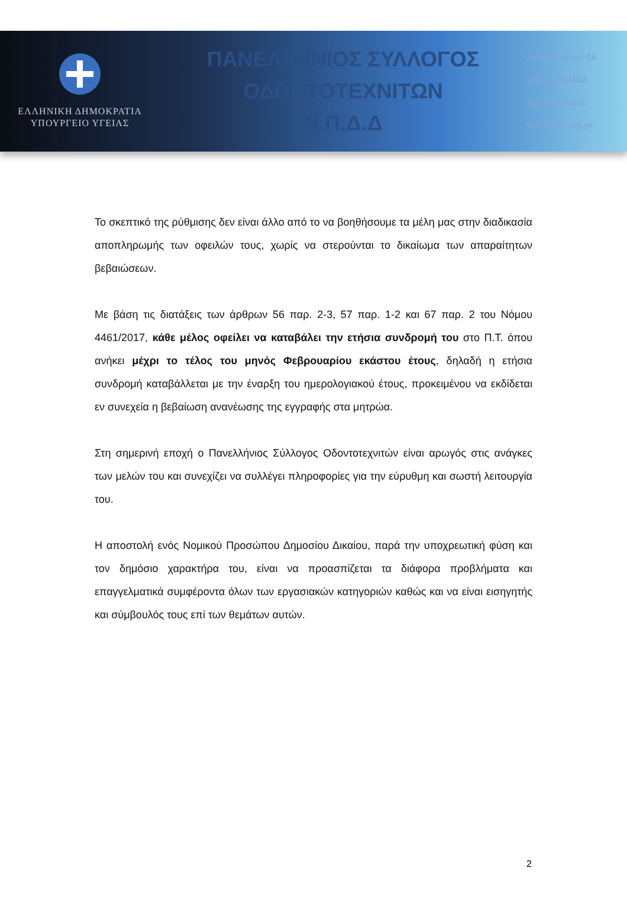ΕΛΛΗΝΙΚΗ ΔΗΜΟΚΡΑΤΙΑ
ΥΠΟΥΡΓΕΙΟ ΥΓΕΙΑΣ
ΠΑΝΕΛΛΗΝΙΟΣ ΣΥΛΛΟΓΟΣ
ΟΔΟΝΤΟΤΕΧΝΙΤΩΝ
Ν.Π.Δ.Δ
Αριστοτέλους 14
10432, ΑΘΗΝΑ
Τ|210 5229501
www.pso.org.gr
Το σκεπτικό της ρύθμισης δεν είναι άλλο από το να βοηθήσουμε τα μέλη μας στην διαδικασία αποπληρωμής των οφειλών τους, χωρίς να στερούνται το δικαίωμα των απαραίτητων βεβαιώσεων.
Με βάση τις διατάξεις των άρθρων 56 παρ. 2-3, 57 παρ. 1-2 και 67 παρ. 2 του Νόμου 4461/2017, κάθε μέλος οφείλει να καταβάλει την ετήσια συνδρομή του στο Π.Τ. όπου ανήκει μέχρι το τέλος του μηνός Φεβρουαρίου εκάστου έτους, δηλαδή η ετήσια συνδρομή καταβάλλεται με την έναρξη του ημερολογιακού έτους, προκειμένου να εκδίδεται εν συνεχεία η βεβαίωση ανανέωσης της εγγραφής στα μητρώα.
Στη σημερινή εποχή ο Πανελλήνιος Σύλλογος Οδοντοτεχνιτών είναι αρωγός στις ανάγκες των μελών του και συνεχίζει να συλλέγει πληροφορίες για την εύρυθμη και σωστή λειτουργία του.
Η αποστολή ενός Νομικού Προσώπου Δημοσίου Δικαίου, παρά την υποχρεωτική φύση και τον δημόσιο χαρακτήρα του, είναι να προασπίζεται τα διάφορα προβλήματα και επαγγελματικά συμφέροντα όλων των εργασιακών κατηγοριών καθώς και να είναι εισηγητής και σύμβουλός τους επί των θεμάτων αυτών.
2